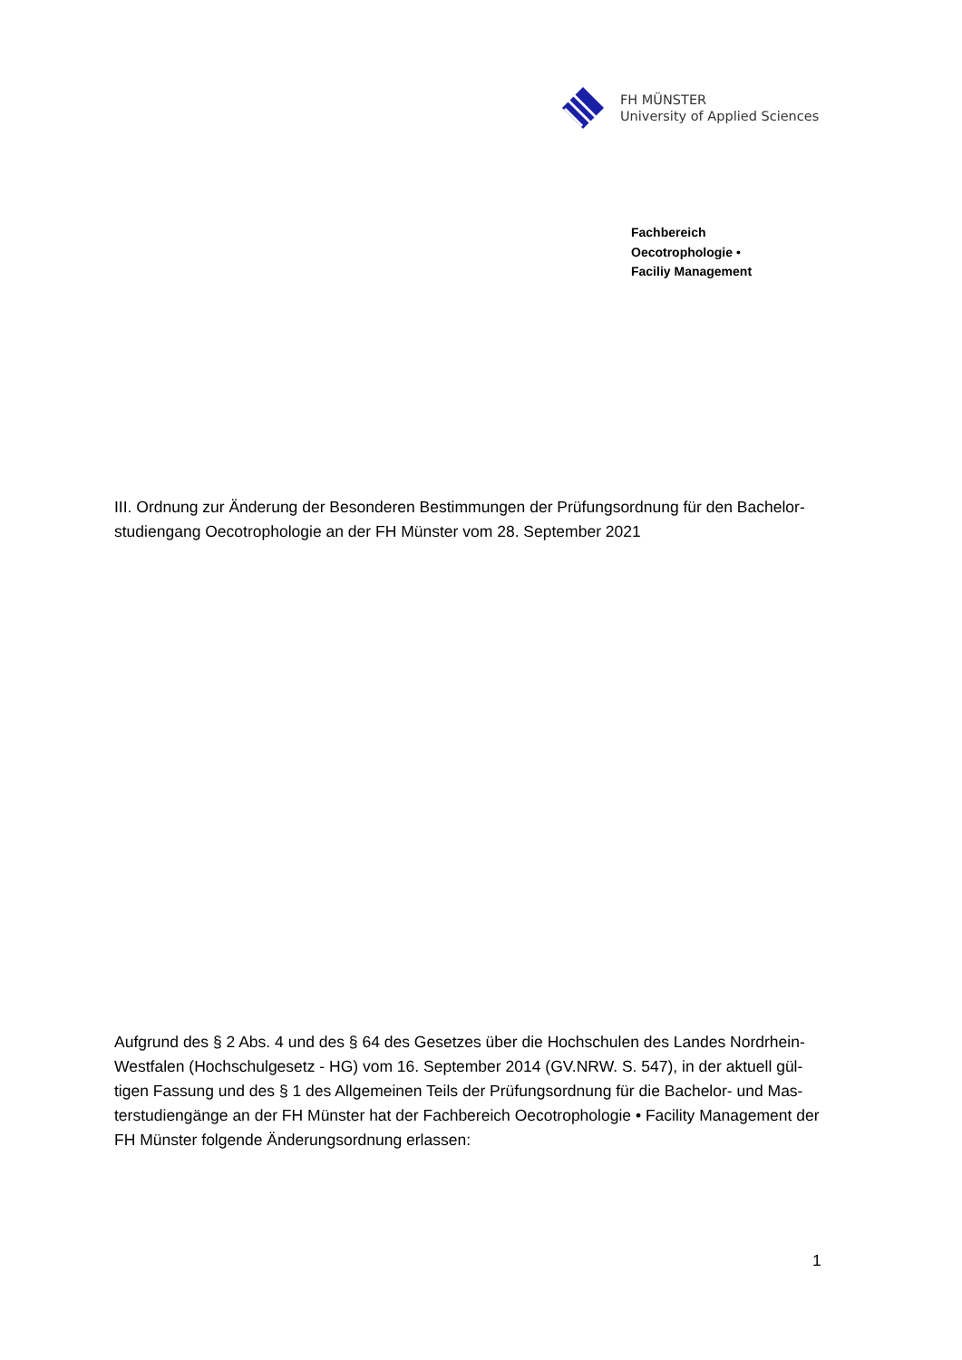FH MÜNSTER
University of Applied Sciences
Fachbereich
Oecotrophologie •
Faciliy Management
III. Ordnung zur Änderung der Besonderen Bestimmungen der Prüfungsordnung für den Bachelor-studiengang Oecotrophologie an der FH Münster vom 28. September 2021
Aufgrund des § 2 Abs. 4 und des § 64 des Gesetzes über die Hochschulen des Landes Nordrhein-Westfalen (Hochschulgesetz - HG) vom 16. September 2014 (GV.NRW. S. 547), in der aktuell gül-tigen Fassung und des § 1 des Allgemeinen Teils der Prüfungsordnung für die Bachelor- und Mas-terstudiengänge an der FH Münster hat der Fachbereich Oecotrophologie • Facility Management der FH Münster folgende Änderungsordnung erlassen:
1